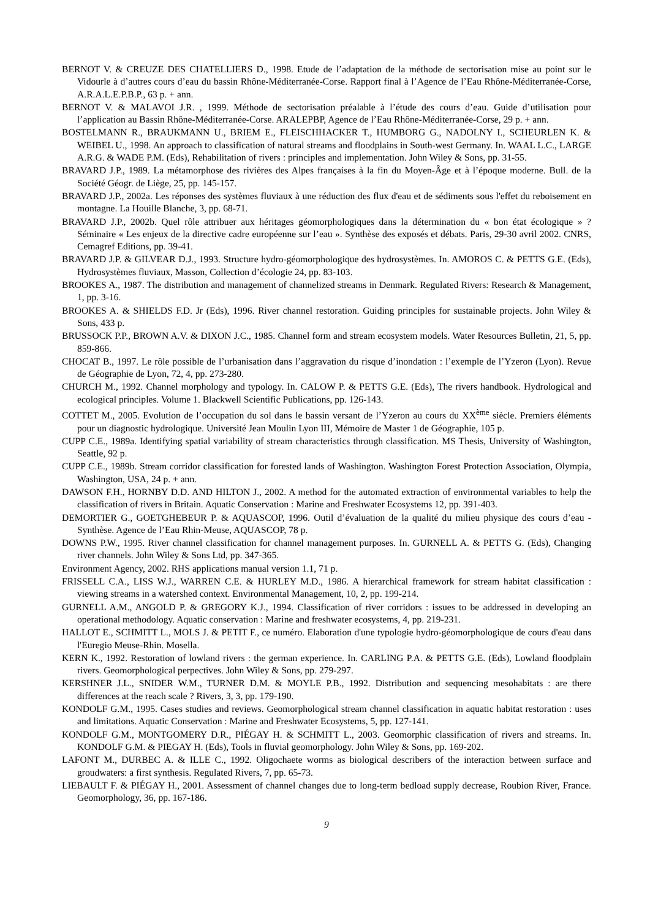BERNOT V. & CREUZE DES CHATELLIERS D., 1998. Etude de l’adaptation de la méthode de sectorisation mise au point sur le Vidourle à d’autres cours d’eau du bassin Rhône-Méditerranée-Corse. Rapport final à l’Agence de l’Eau Rhône-Méditerranée-Corse, A.R.A.L.E.P.B.P., 63 p. + ann.
BERNOT V. & MALAVOI J.R. , 1999. Méthode de sectorisation préalable à l’étude des cours d’eau. Guide d’utilisation pour l’application au Bassin Rhône-Méditerranée-Corse. ARALEPBP, Agence de l’Eau Rhône-Méditerranée-Corse, 29 p. + ann.
BOSTELMANN R., BRAUKMANN U., BRIEM E., FLEISCHHACKER T., HUMBORG G., NADOLNY I., SCHEURLEN K. & WEIBEL U., 1998. An approach to classification of natural streams and floodplains in South-west Germany. In. WAAL L.C., LARGE A.R.G. & WADE P.M. (Eds), Rehabilitation of rivers : principles and implementation. John Wiley & Sons, pp. 31-55.
BRAVARD J.P., 1989. La métamorphose des rivières des Alpes françaises à la fin du Moyen-Âge et à l’époque moderne. Bull. de la Société Géogr. de Liège, 25, pp. 145-157.
BRAVARD J.P., 2002a. Les réponses des systèmes fluviaux à une réduction des flux d'eau et de sédiments sous l'effet du reboisement en montagne. La Houille Blanche, 3, pp. 68-71.
BRAVARD J.P., 2002b. Quel rôle attribuer aux héritages géomorphologiques dans la détermination du « bon état écologique » ? Séminaire « Les enjeux de la directive cadre européenne sur l’eau ». Synthèse des exposés et débats. Paris, 29-30 avril 2002. CNRS, Cemagref Editions, pp. 39-41.
BRAVARD J.P. & GILVEAR D.J., 1993. Structure hydro-géomorphologique des hydrosystèmes. In. AMOROS C. & PETTS G.E. (Eds), Hydrosystèmes fluviaux, Masson, Collection d’écologie 24, pp. 83-103.
BROOKES A., 1987. The distribution and management of channelized streams in Denmark. Regulated Rivers: Research & Management, 1, pp. 3-16.
BROOKES A. & SHIELDS F.D. Jr (Eds), 1996. River channel restoration. Guiding principles for sustainable projects. John Wiley & Sons, 433 p.
BRUSSOCK P.P., BROWN A.V. & DIXON J.C., 1985. Channel form and stream ecosystem models. Water Resources Bulletin, 21, 5, pp. 859-866.
CHOCAT B., 1997. Le rôle possible de l’urbanisation dans l’aggravation du risque d’inondation : l’exemple de l’Yzeron (Lyon). Revue de Géographie de Lyon, 72, 4, pp. 273-280.
CHURCH M., 1992. Channel morphology and typology. In. CALOW P. & PETTS G.E. (Eds), The rivers handbook. Hydrological and ecological principles. Volume 1. Blackwell Scientific Publications, pp. 126-143.
COTTET M., 2005. Evolution de l’occupation du sol dans le bassin versant de l’Yzeron au cours du XX<sup>ème</sup> siècle. Premiers éléments pour un diagnostic hydrologique. Université Jean Moulin Lyon III, Mémoire de Master 1 de Géographie, 105 p.
CUPP C.E., 1989a. Identifying spatial variability of stream characteristics through classification. MS Thesis, University of Washington, Seattle, 92 p.
CUPP C.E., 1989b. Stream corridor classification for forested lands of Washington. Washington Forest Protection Association, Olympia, Washington, USA, 24 p. + ann.
DAWSON F.H., HORNBY D.D. AND HILTON J., 2002. A method for the automated extraction of environmental variables to help the classification of rivers in Britain. Aquatic Conservation : Marine and Freshwater Ecosystems 12, pp. 391-403.
DEMORTIER G., GOETGHEBEUR P. & AQUASCOP, 1996. Outil d’évaluation de la qualité du milieu physique des cours d’eau - Synthèse. Agence de l’Eau Rhin-Meuse, AQUASCOP, 78 p.
DOWNS P.W., 1995. River channel classification for channel management purposes. In. GURNELL A. & PETTS G. (Eds), Changing river channels. John Wiley & Sons Ltd, pp. 347-365.
Environment Agency, 2002. RHS applications manual version 1.1, 71 p.
FRISSELL C.A., LISS W.J., WARREN C.E. & HURLEY M.D., 1986. A hierarchical framework for stream habitat classification : viewing streams in a watershed context. Environmental Management, 10, 2, pp. 199-214.
GURNELL A.M., ANGOLD P. & GREGORY K.J., 1994. Classification of river corridors : issues to be addressed in developing an operational methodology. Aquatic conservation : Marine and freshwater ecosystems, 4, pp. 219-231.
HALLOT E., SCHMITT L., MOLS J. & PETIT F., ce numéro. Elaboration d'une typologie hydro-géomorphologique de cours d'eau dans l'Euregio Meuse-Rhin. Mosella.
KERN K., 1992. Restoration of lowland rivers : the german experience. In. CARLING P.A. & PETTS G.E. (Eds), Lowland floodplain rivers. Geomorphological perpectives. John Wiley & Sons, pp. 279-297.
KERSHNER J.L., SNIDER W.M., TURNER D.M. & MOYLE P.B., 1992. Distribution and sequencing mesohabitats : are there differences at the reach scale ? Rivers, 3, 3, pp. 179-190.
KONDOLF G.M., 1995. Cases studies and reviews. Geomorphological stream channel classification in aquatic habitat restoration : uses and limitations. Aquatic Conservation : Marine and Freshwater Ecosystems, 5, pp. 127-141.
KONDOLF G.M., MONTGOMERY D.R., PIÉGAY H. & SCHMITT L., 2003. Geomorphic classification of rivers and streams. In. KONDOLF G.M. & PIEGAY H. (Eds), Tools in fluvial geomorphology. John Wiley & Sons, pp. 169-202.
LAFONT M., DURBEC A. & ILLE C., 1992. Oligochaete worms as biological describers of the interaction between surface and groudwaters: a first synthesis. Regulated Rivers, 7, pp. 65-73.
LIEBAULT F. & PIÉGAY H., 2001. Assessment of channel changes due to long-term bedload supply decrease, Roubion River, France. Geomorphology, 36, pp. 167-186.
9